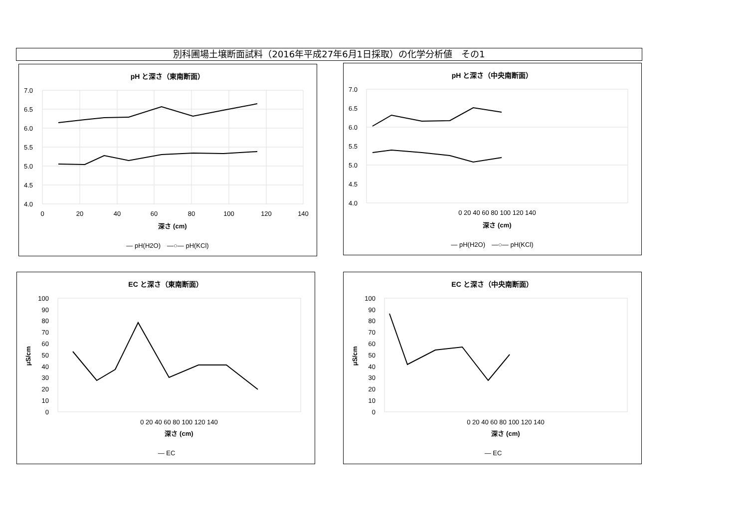別科圃場土壌断面試料（2016年平成27年6月1日採取）の化学分析値　その1
pH と深さ（東南断面）
7.0
6.5
6.0
5.5
5.0
4.5
4.0
0
20
40
60
80
100
120
140
深さ (cm)
— pH(H2O)　—○— pH(KCl)
pH と深さ（中央南断面）
7.0
6.5
6.0
5.5
5.0
4.5
4.0
0 20 40 60 80 100 120 140
深さ (cm)
— pH(H2O)　—○— pH(KCl)
EC と深さ（東南断面）
100
90
80
70
60
50
40
30
20
10
0
0 20 40 60 80 100 120 140
μS/cm
深さ (cm)
— EC
EC と深さ（中央南断面）
100
90
80
70
60
50
40
30
20
10
0
0 20 40 60 80 100 120 140
μS/cm
深さ (cm)
— EC